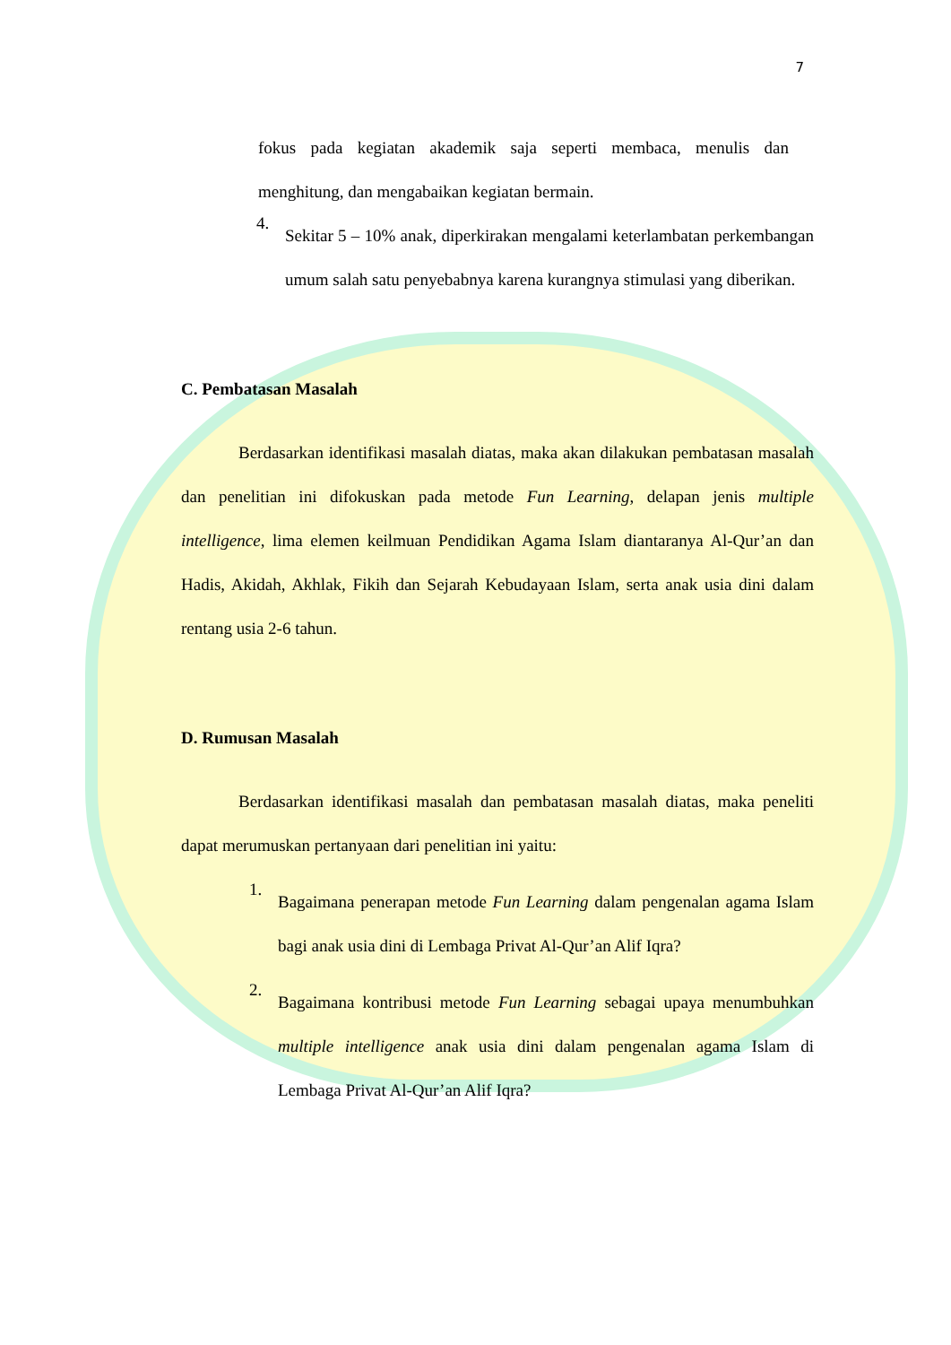7
fokus pada kegiatan akademik saja seperti membaca, menulis dan menghitung, dan mengabaikan kegiatan bermain.
4.
Sekitar 5 – 10% anak, diperkirakan mengalami keterlambatan perkembangan umum salah satu penyebabnya karena kurangnya stimulasi yang diberikan.
C. Pembatasan Masalah
Berdasarkan identifikasi masalah diatas, maka akan dilakukan pembatasan masalah dan penelitian ini difokuskan pada metode Fun Learning, delapan jenis multiple intelligence, lima elemen keilmuan Pendidikan Agama Islam diantaranya Al-Qur’an dan Hadis, Akidah, Akhlak, Fikih dan Sejarah Kebudayaan Islam, serta anak usia dini dalam rentang usia 2-6 tahun.
D. Rumusan Masalah
Berdasarkan identifikasi masalah dan pembatasan masalah diatas, maka peneliti dapat merumuskan pertanyaan dari penelitian ini yaitu:
1.
Bagaimana penerapan metode Fun Learning dalam pengenalan agama Islam bagi anak usia dini di Lembaga Privat Al-Qur’an Alif Iqra?
2.
Bagaimana kontribusi metode Fun Learning sebagai upaya menumbuhkan multiple intelligence anak usia dini dalam pengenalan agama Islam di Lembaga Privat Al-Qur’an Alif Iqra?